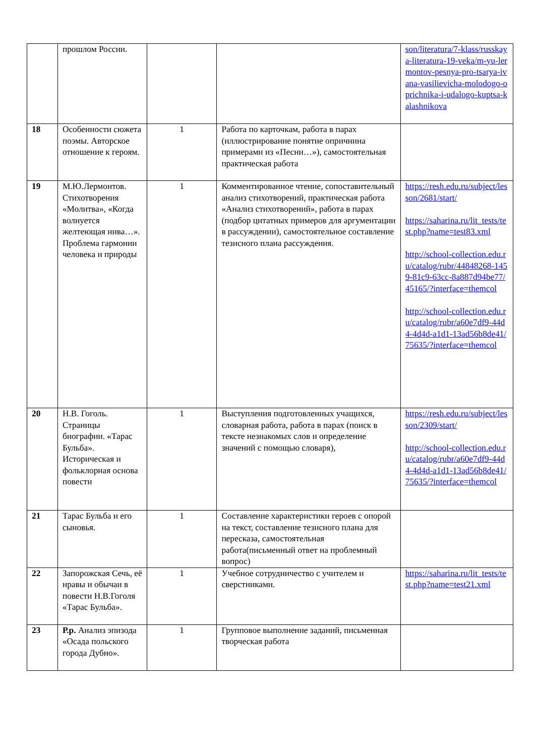| | прошлом России. | | | son/literatura/7-klass/russkaya-literatura-19-veka/m-yu-lermontov-pesnya-pro-tsarya-ivana-vasilievicha-molodogo-oprichnika-i-udalogo-kuptsa-kalashnikova |
| 18 | Особенности сюжета поэмы. Авторское отношение к героям. | 1 | Работа по карточкам, работа в парах (иллюстрирование понятие опричнина примерами из «Песни…»), самостоятельная практическая работа | |
| 19 | М.Ю.Лермонтов. Стихотворения «Молитва», «Когда волнуется желтеющая нива…». Проблема гармонии человека и природы | 1 | Комментированное чтение, сопоставительный анализ стихотворений, практическая работа «Анализ стихотворений», работа в парах (подбор цитатных примеров для аргументации в рассуждении), самостоятельное составление тезисного плана рассуждения. | https://resh.edu.ru/subject/lesson/2681/start/ https://saharina.ru/lit_tests/test.php?name=test83.xml http://school-collection.edu.ru/catalog/rubr/44848268-1459-81c9-63cc-8a887d94be77/45165/?interface=themcol http://school-collection.edu.ru/catalog/rubr/a60e7df9-44d4-4d4d-a1d1-13ad56b8de41/75635/?interface=themcol |
| 20 | Н.В. Гоголь. Страницы биографии. «Тарас Бульба». Историческая и фольклорная основа повести | 1 | Выступления подготовленных учащихся, словарная работа, работа в парах (поиск в тексте незнакомых слов и определение значений с помощью словаря), | https://resh.edu.ru/subject/lesson/2309/start/ http://school-collection.edu.ru/catalog/rubr/a60e7df9-44d4-4d4d-a1d1-13ad56b8de41/75635/?interface=themcol |
| 21 | Тарас Бульба и его сыновья. | 1 | Составление характеристики героев с опорой на текст, составление тезисного плана для пересказа, самостоятельная работа(письменный ответ на проблемный вопрос) | |
| 22 | Запорожская Сечь, её нравы и обычаи в повести Н.В.Гоголя «Тарас Бульба». | 1 | Учебное сотрудничество с учителем и сверстниками. | https://saharina.ru/lit_tests/test.php?name=test21.xml |
| 23 | Р.р. Анализ эпизода «Осада польского города Дубно». | 1 | Групповое выполнение заданий, письменная творческая работа | |